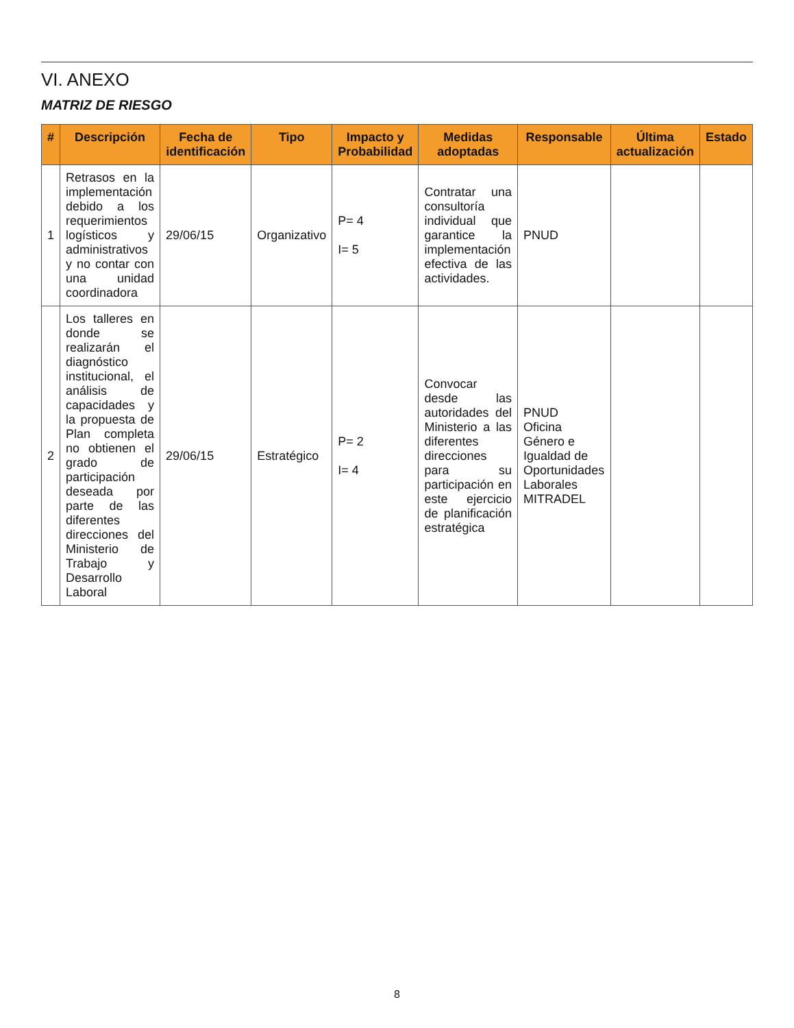VI. ANEXO
MATRIZ DE RIESGO
| # | Descripción | Fecha de identificación | Tipo | Impacto y Probabilidad | Medidas adoptadas | Responsable | Última actualización | Estado |
| --- | --- | --- | --- | --- | --- | --- | --- | --- |
| 1 | Retrasos en la implementación debido a los requerimientos logísticos y administrativos y no contar con una unidad coordinadora | 29/06/15 | Organizativo | P= 4 I= 5 | Contratar una consultoría individual que garantice la implementación efectiva de las actividades. | PNUD | | |
| 2 | Los talleres en donde se realizarán el diagnóstico institucional, el análisis de capacidades y la propuesta de Plan completa no obtienen el grado de participación deseada por parte de las diferentes direcciones del Ministerio de Trabajo y Desarrollo Laboral | 29/06/15 | Estratégico | P= 2 I= 4 | Convocar desde las autoridades del Ministerio a las diferentes direcciones para su participación en este ejercicio de planificación estratégica | PNUD Oficina Género e Igualdad de Oportunidades Laborales MITRADEL | | |
8